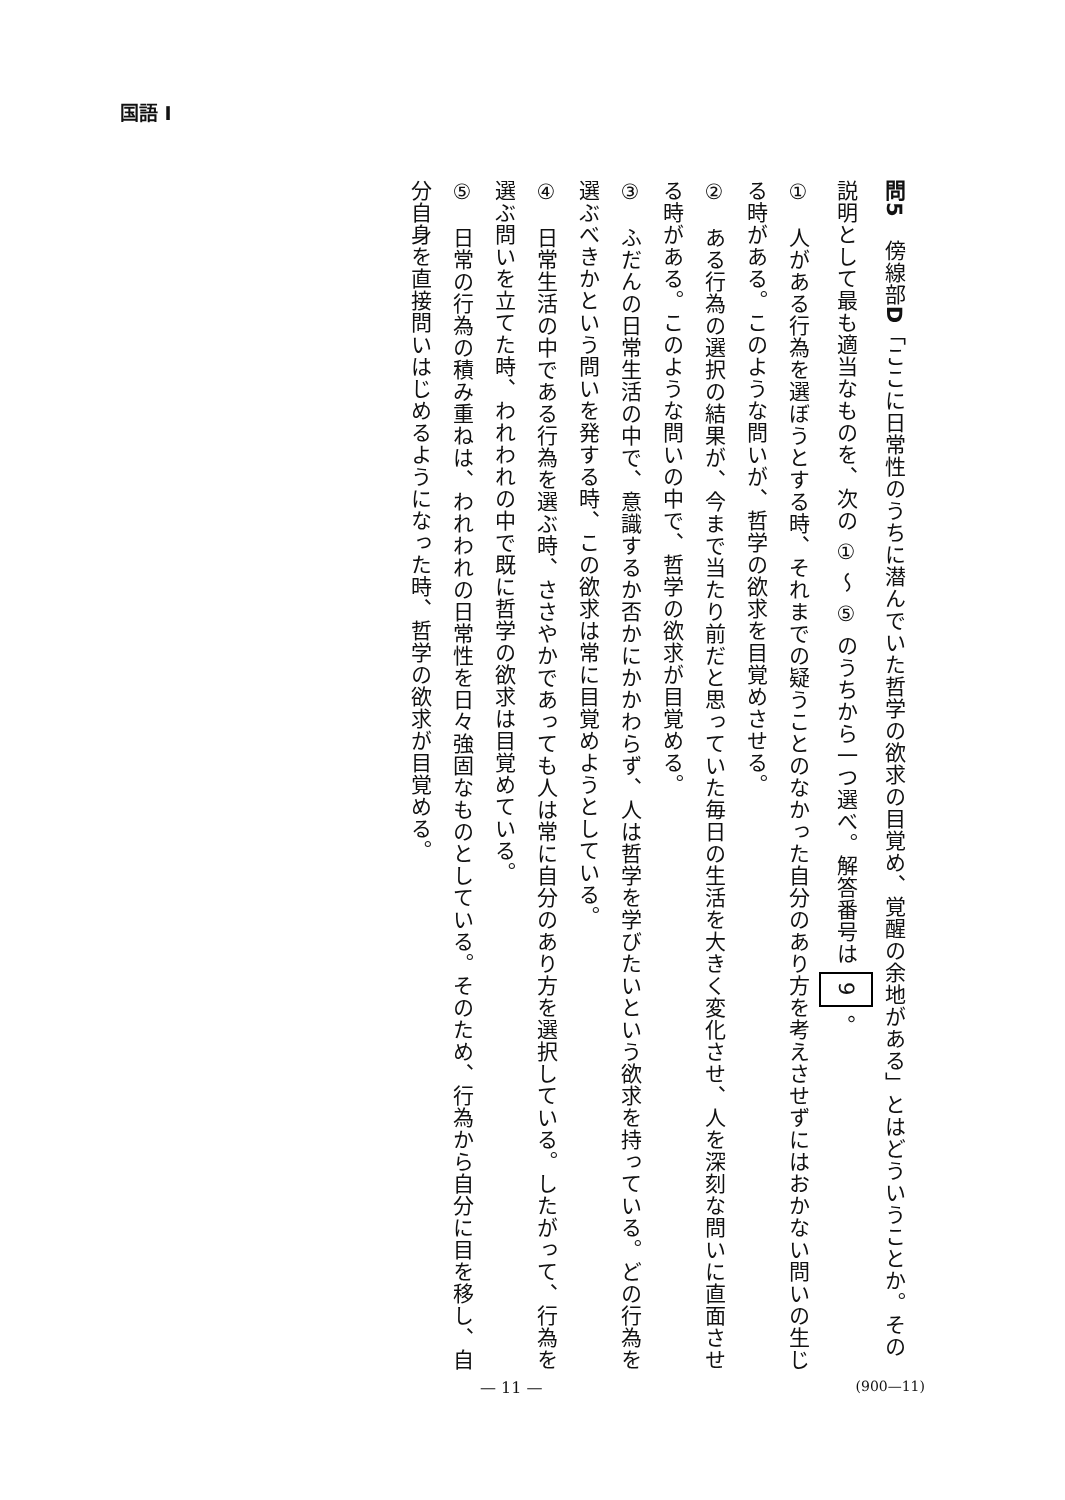国語 I
問5　傍線部D「ここに日常性のうちに潜んでいた哲学の欲求の目覚め、覚醒の余地がある」とはどういうことか。その説明として最も適当なものを、次の ① ～ ⑤ のうちから一つ選べ。解答番号は 9 。
①　人がある行為を選ぼうとする時、それまでの疑うことのなかった自分のあり方を考えさせずにはおかない問いの生じる時がある。このような問いが、哲学の欲求を目覚めさせる。
②　ある行為の選択の結果が、今まで当たり前だと思っていた毎日の生活を大きく変化させ、人を深刻な問いに直面させる時がある。このような問いの中で、哲学の欲求が目覚める。
③　ふだんの日常生活の中で、意識するか否かにかかわらず、人は哲学を学びたいという欲求を持っている。どの行為を選ぶべきかという問いを発する時、この欲求は常に目覚めようとしている。
④　日常生活の中である行為を選ぶ時、ささやかであっても人は常に自分のあり方を選択している。したがって、行為を選ぶ問いを立てた時、われわれの中で既に哲学の欲求は目覚めている。
⑤　日常の行為の積み重ねは、われわれの日常性を日々強固なものとしている。そのため、行為から自分に目を移し、自分自身を直接問いはじめるようになった時、哲学の欲求が目覚める。
— 11 — (900—11)